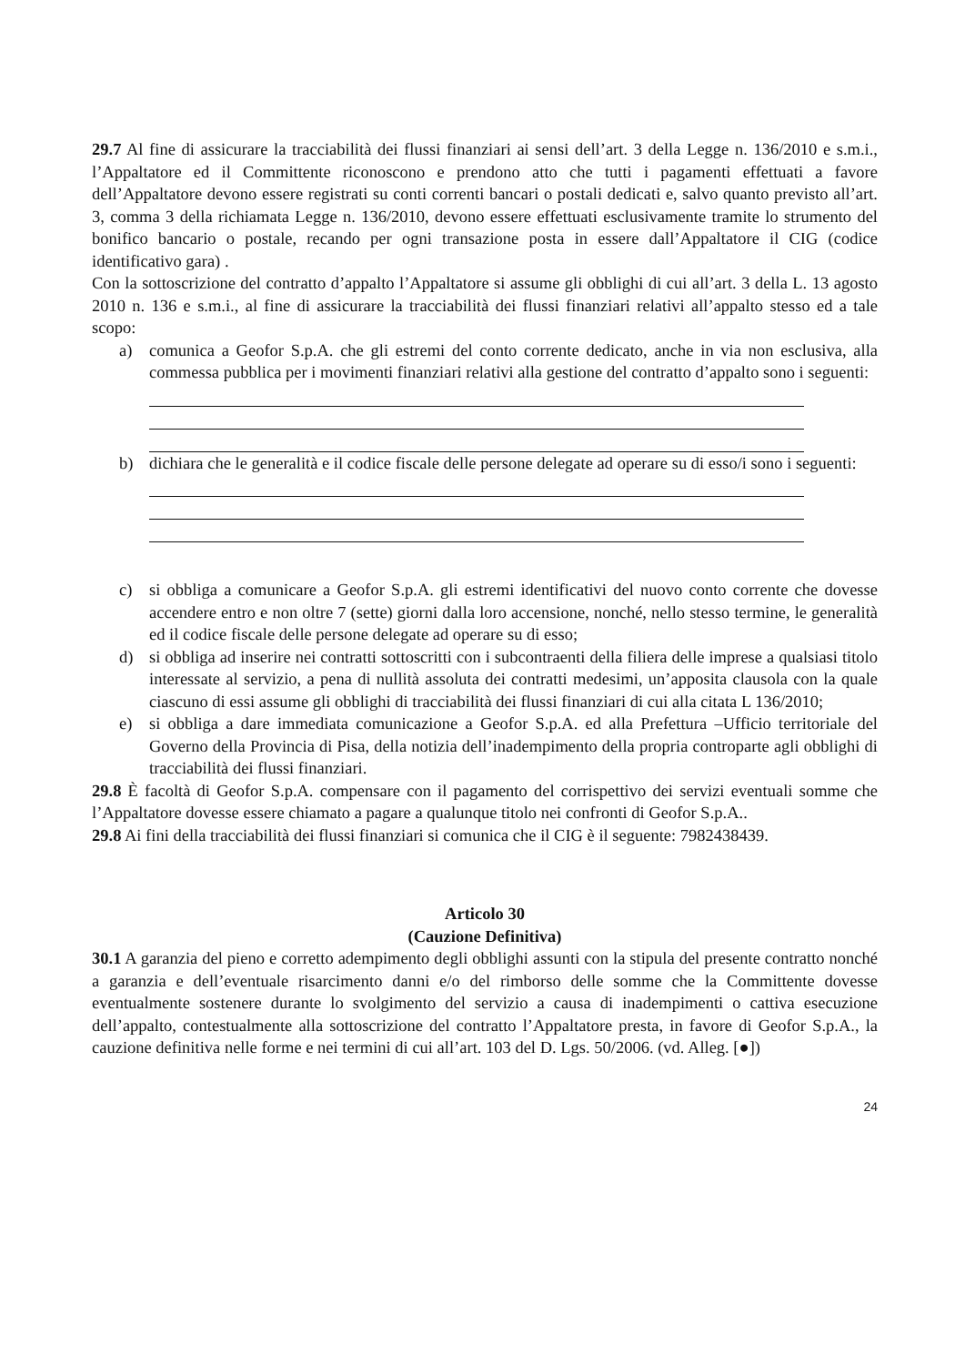29.7 Al fine di assicurare la tracciabilità dei flussi finanziari ai sensi dell’art. 3 della Legge n. 136/2010 e s.m.i., l’Appaltatore ed il Committente riconoscono e prendono atto che tutti i pagamenti effettuati a favore dell’Appaltatore devono essere registrati su conti correnti bancari o postali dedicati e, salvo quanto previsto all’art. 3, comma 3 della richiamata Legge n. 136/2010, devono essere effettuati esclusivamente tramite lo strumento del bonifico bancario o postale, recando per ogni transazione posta in essere dall’Appaltatore il CIG (codice identificativo gara) .
Con la sottoscrizione del contratto d’appalto l’Appaltatore si assume gli obblighi di cui all’art. 3 della L. 13 agosto 2010 n. 136 e s.m.i., al fine di assicurare la tracciabilità dei flussi finanziari relativi all’appalto stesso ed a tale scopo:
a) comunica a Geofor S.p.A. che gli estremi del conto corrente dedicato, anche in via non esclusiva, alla commessa pubblica per i movimenti finanziari relativi alla gestione del contratto d’appalto sono i seguenti:
b) dichiara che le generalità e il codice fiscale delle persone delegate ad operare su di esso/i sono i seguenti:
c) si obbliga a comunicare a Geofor S.p.A. gli estremi identificativi del nuovo conto corrente che dovesse accendere entro e non oltre 7 (sette) giorni dalla loro accensione, nonché, nello stesso termine, le generalità ed il codice fiscale delle persone delegate ad operare su di esso;
d) si obbliga ad inserire nei contratti sottoscritti con i subcontraenti della filiera delle imprese a qualsiasi titolo interessate al servizio, a pena di nullità assoluta dei contratti medesimi, un’apposita clausola con la quale ciascuno di essi assume gli obblighi di tracciabilità dei flussi finanziari di cui alla citata L 136/2010;
e) si obbliga a dare immediata comunicazione a Geofor S.p.A. ed alla Prefettura –Ufficio territoriale del Governo della Provincia di Pisa, della notizia dell’inadempimento della propria controparte agli obblighi di tracciabilità dei flussi finanziari.
29.8 È facoltà di Geofor S.p.A. compensare con il pagamento del corrispettivo dei servizi eventuali somme che l’Appaltatore dovesse essere chiamato a pagare a qualunque titolo nei confronti di Geofor S.p.A..
29.8 Ai fini della tracciabilità dei flussi finanziari si comunica che il CIG è il seguente: 7982438439.
Articolo 30
(Cauzione Definitiva)
30.1 A garanzia del pieno e corretto adempimento degli obblighi assunti con la stipula del presente contratto nonché a garanzia e dell’eventuale risarcimento danni e/o del rimborso delle somme che la Committente dovesse eventualmente sostenere durante lo svolgimento del servizio a causa di inadempimenti o cattiva esecuzione dell’appalto, contestualmente alla sottoscrizione del contratto l’Appaltatore presta, in favore di Geofor S.p.A., la cauzione definitiva nelle forme e nei termini di cui all’art. 103 del D. Lgs. 50/2006. (vd. Alleg. [●])
24